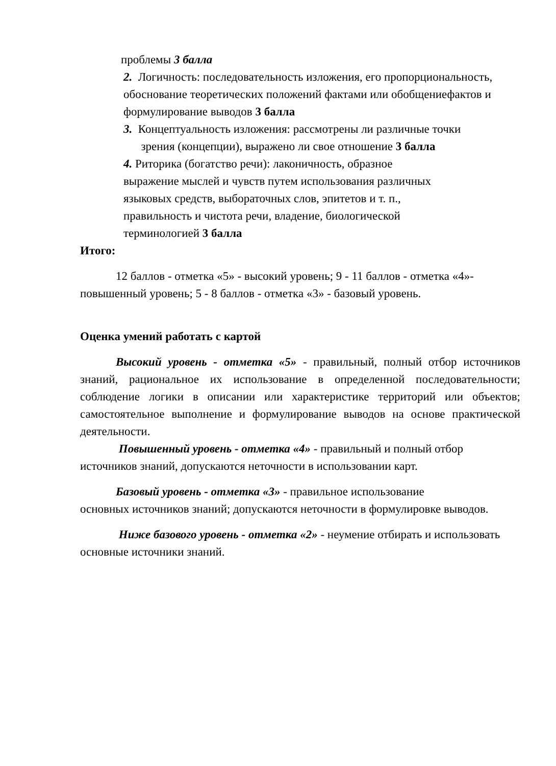проблемы 3 балла
2. Логичность: последовательность изложения, его пропорциональность, обоснование теоретических положений фактами или обобщениефактов и формулирование выводов 3 балла
3. Концептуальность изложения: рассмотрены ли различные точки
зрения (концепции), выражено ли свое отношение 3 балла
4. Риторика (богатство речи): лаконичность, образное
выражение мыслей и чувств путем использования различных
языковых средств, выбораточных слов, эпитетов и т. п.,
правильность и чистота речи, владение, биологической
терминологией 3 балла
Итого:
12 баллов - отметка «5» - высокий уровень; 9 - 11 баллов - отметка «4»- повышенный уровень; 5 - 8 баллов - отметка «3» - базовый уровень.
Оценка умений работать с картой
Высокий уровень - отметка «5» - правильный, полный отбор источников знаний, рациональное их использование в определенной последовательности; соблюдение логики в описании или характеристике территорий или объектов; самостоятельное выполнение и формулирование выводов на основе практической деятельности.
Повышенный уровень - отметка «4» - правильный и полный отбор источников знаний, допускаются неточности в использовании карт.
Базовый уровень - отметка «3» - правильное использование
основных источников знаний; допускаются неточности в формулировке выводов.
Ниже базового уровень - отметка «2» - неумение отбирать и использовать основные источники знаний.